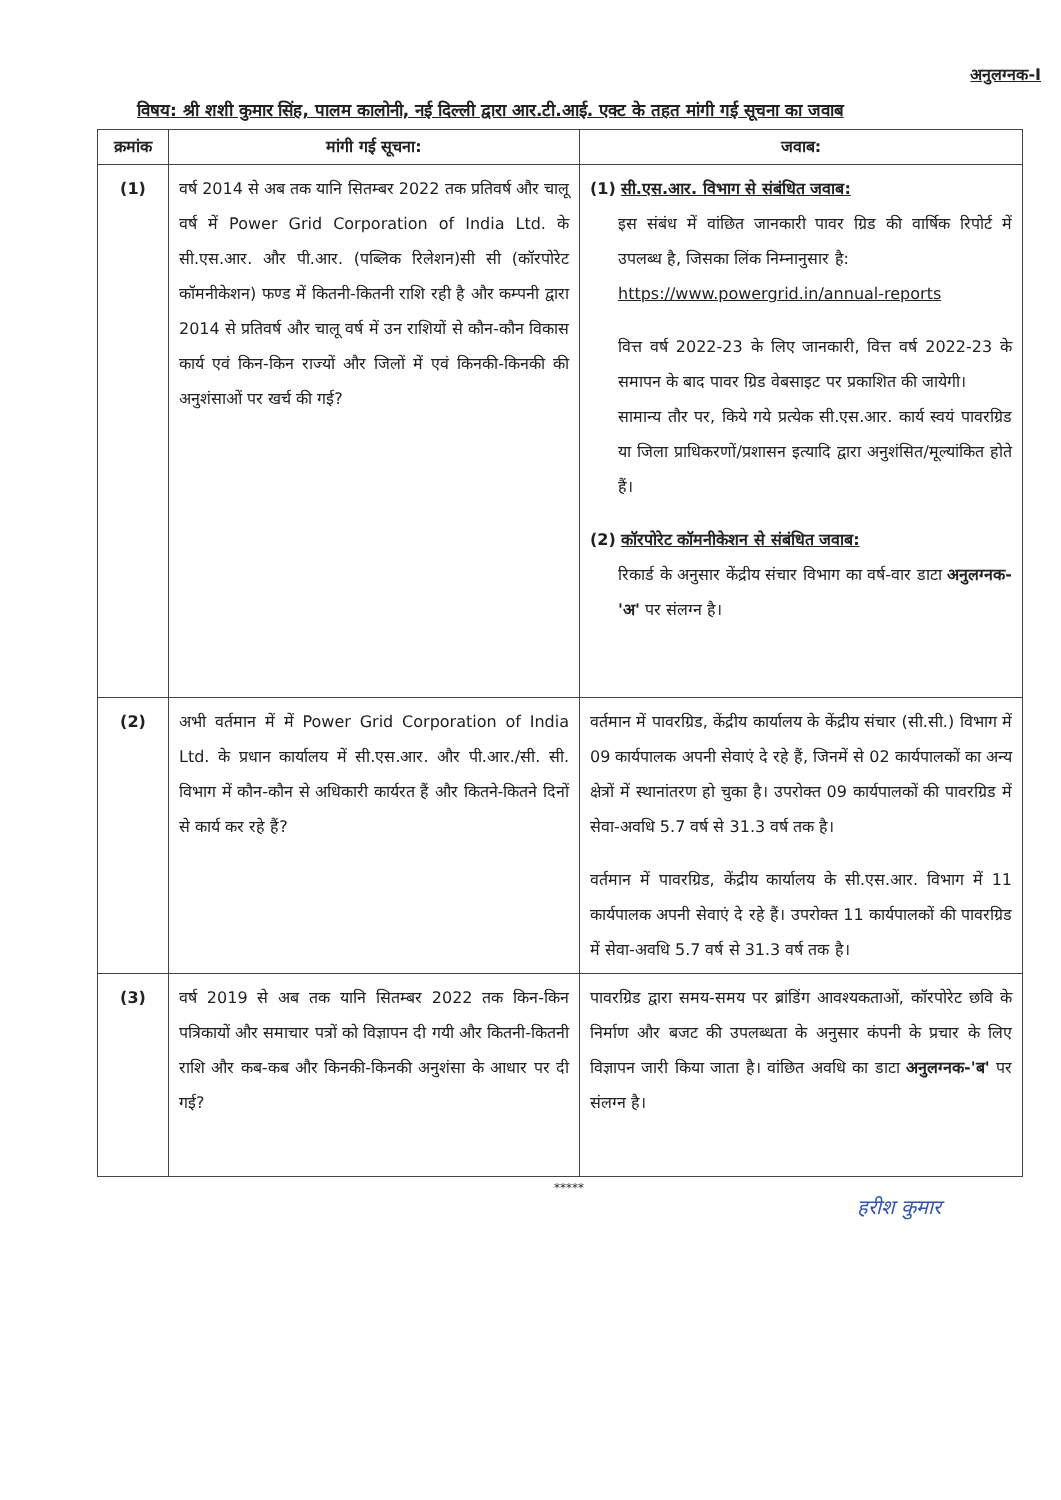अनुलग्नक-I
विषय: श्री शशी कुमार सिंह, पालम कालोनी, नई दिल्ली द्वारा आर.टी.आई. एक्ट के तहत मांगी गई सूचना का जवाब
| क्रमांक | मांगी गई सूचना: | जवाब: |
| --- | --- | --- |
| (1) | वर्ष 2014 से अब तक यानि सितम्बर 2022 तक प्रतिवर्ष और चालू वर्ष में Power Grid Corporation of India Ltd. के सी.एस.आर. और पी.आर. (पब्लिक रिलेशन)सी सी (कॉरपोरेट कॉमनीकेशन) फण्ड में कितनी-कितनी राशि रही है और कम्पनी द्वारा 2014 से प्रतिवर्ष और चालू वर्ष में उन राशियों से कौन-कौन विकास कार्य एवं किन-किन राज्यों और जिलों में एवं किनकी-किनकी की अनुशंसाओं पर खर्च की गई? | (1) सी.एस.आर. विभाग से संबंधित जवाब: इस संबंध में वांछित जानकारी पावर ग्रिड की वार्षिक रिपोर्ट में उपलब्ध है, जिसका लिंक निम्नानुसार है: https://www.powergrid.in/annual-reports वित्त वर्ष 2022-23 के लिए जानकारी, वित्त वर्ष 2022-23 के समापन के बाद पावर ग्रिड वेबसाइट पर प्रकाशित की जायेगी। सामान्य तौर पर, किये गये प्रत्येक सी.एस.आर. कार्य स्वयं पावरग्रिड या जिला प्राधिकरणों/प्रशासन इत्यादि द्वारा अनुशंसित/मूल्यांकित होते हैं। (2) कॉरपोरेट कॉमनीकेशन से संबंधित जवाब: रिकार्ड के अनुसार केंद्रीय संचार विभाग का वर्ष-वार डाटा अनुलग्नक-'अ' पर संलग्न है। |
| (2) | अभी वर्तमान में में Power Grid Corporation of India Ltd. के प्रधान कार्यालय में सी.एस.आर. और पी.आर./सी. सी. विभाग में कौन-कौन से अधिकारी कार्यरत हैं और कितने-कितने दिनों से कार्य कर रहे हैं? | वर्तमान में पावरग्रिड, केंद्रीय कार्यालय के केंद्रीय संचार (सी.सी.) विभाग में 09 कार्यपालक अपनी सेवाएं दे रहे हैं, जिनमें से 02 कार्यपालकों का अन्य क्षेत्रों में स्थानांतरण हो चुका है। उपरोक्त 09 कार्यपालकों की पावरग्रिड में सेवा-अवधि 5.7 वर्ष से 31.3 वर्ष तक है। वर्तमान में पावरग्रिड, केंद्रीय कार्यालय के सी.एस.आर. विभाग में 11 कार्यपालक अपनी सेवाएं दे रहे हैं। उपरोक्त 11 कार्यपालकों की पावरग्रिड में सेवा-अवधि 5.7 वर्ष से 31.3 वर्ष तक है। |
| (3) | वर्ष 2019 से अब तक यानि सितम्बर 2022 तक किन-किन पत्रिकायों और समाचार पत्रों को विज्ञापन दी गयी और कितनी-कितनी राशि और कब-कब और किनकी-किनकी अनुशंसा के आधार पर दी गई? | पावरग्रिड द्वारा समय-समय पर ब्रांडिंग आवश्यकताओं, कॉरपोरेट छवि के निर्माण और बजट की उपलब्धता के अनुसार कंपनी के प्रचार के लिए विज्ञापन जारी किया जाता है। वांछित अवधि का डाटा अनुलग्नक-'ब' पर संलग्न है। |
*****
हरीश कुमार